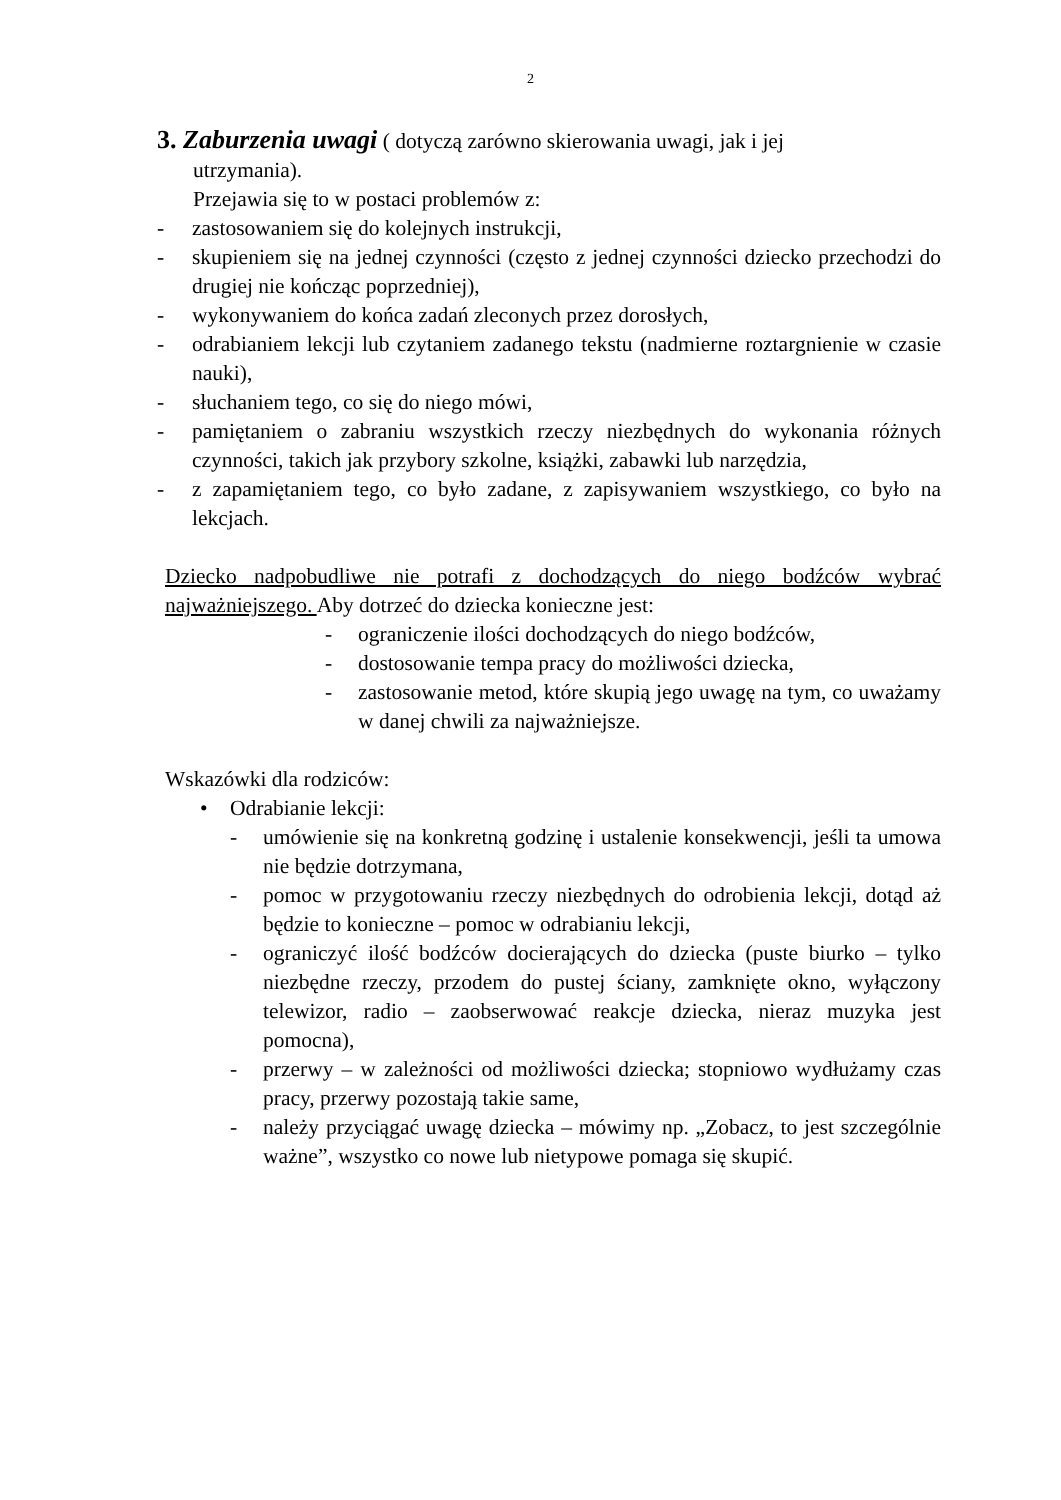2
3. Zaburzenia uwagi ( dotyczą zarówno skierowania uwagi, jak i jej
utrzymania).
Przejawia się to w postaci problemów z:
- zastosowaniem się do kolejnych instrukcji,
- skupieniem się na jednej czynności (często z jednej czynności dziecko przechodzi do drugiej nie kończąc poprzedniej),
- wykonywaniem do końca zadań zleconych przez dorosłych,
- odrabianiem lekcji lub czytaniem zadanego tekstu (nadmierne roztargnienie w czasie nauki),
- słuchaniem tego, co się do niego mówi,
- pamiętaniem o zabraniu wszystkich rzeczy niezbędnych do wykonania różnych czynności, takich jak przybory szkolne, książki, zabawki lub narzędzia,
- z zapamiętaniem tego, co było zadane, z zapisywaniem wszystkiego, co było na lekcjach.
Dziecko nadpobudliwe nie potrafi z dochodzących do niego bodźców wybrać najważniejszego. Aby dotrzeć do dziecka konieczne jest:
- ograniczenie ilości dochodzących do niego bodźców,
- dostosowanie tempa pracy do możliwości dziecka,
- zastosowanie metod, które skupią jego uwagę na tym, co uważamy w danej chwili za najważniejsze.
Wskazówki dla rodziców:
• Odrabianie lekcji:
- umówienie się na konkretną godzinę i ustalenie konsekwencji, jeśli ta umowa nie będzie dotrzymana,
- pomoc w przygotowaniu rzeczy niezbędnych do odrobienia lekcji, dotąd aż będzie to konieczne – pomoc w odrabianiu lekcji,
- ograniczyć ilość bodźców docierających do dziecka (puste biurko – tylko niezbędne rzeczy, przodem do pustej ściany, zamknięte okno, wyłączony telewizor, radio – zaobserwować reakcje dziecka, nieraz muzyka jest pomocna),
- przerwy – w zależności od możliwości dziecka; stopniowo wydłużamy czas pracy, przerwy pozostają takie same,
- należy przyciągać uwagę dziecka – mówimy np. „Zobacz, to jest szczególnie ważne”, wszystko co nowe lub nietypowe pomaga się skupić.